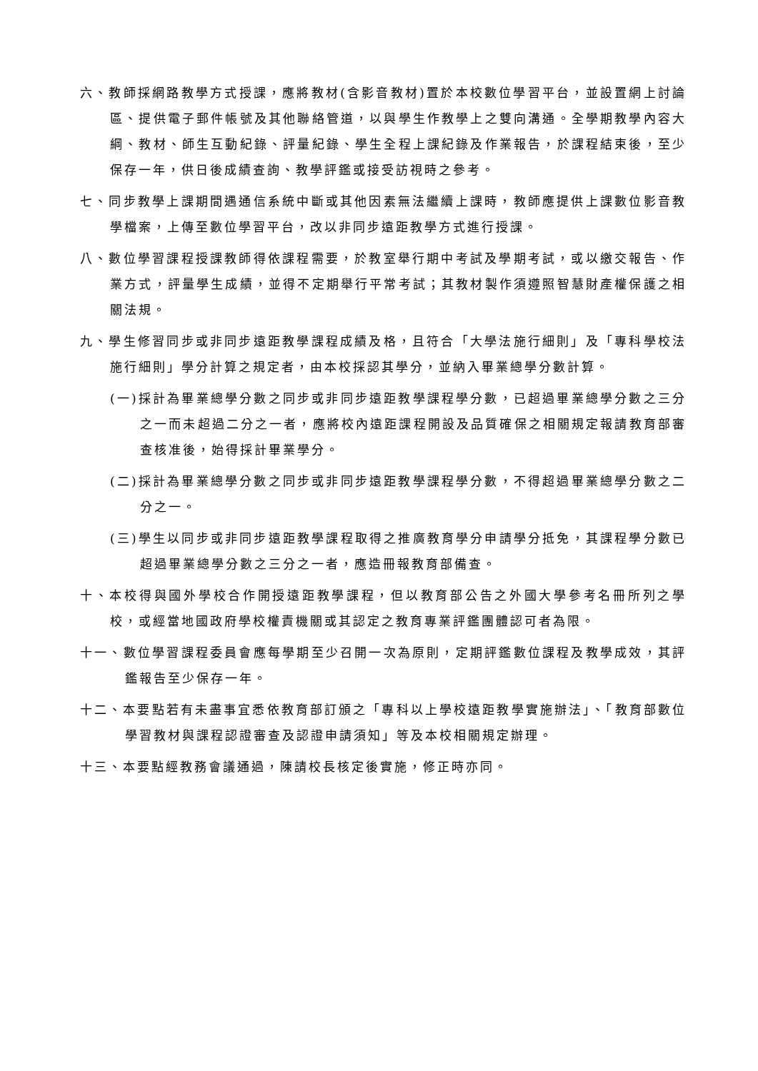六、教師採網路教學方式授課，應將教材(含影音教材)置於本校數位學習平台，並設置網上討論區、提供電子郵件帳號及其他聯絡管道，以與學生作教學上之雙向溝通。全學期教學內容大綱、教材、師生互動紀錄、評量紀錄、學生全程上課紀錄及作業報告，於課程結束後，至少保存一年，供日後成績查詢、教學評鑑或接受訪視時之參考。
七、同步教學上課期間遇通信系統中斷或其他因素無法繼續上課時，教師應提供上課數位影音教學檔案，上傳至數位學習平台，改以非同步遠距教學方式進行授課。
八、數位學習課程授課教師得依課程需要，於教室舉行期中考試及學期考試，或以繳交報告、作業方式，評量學生成績，並得不定期舉行平常考試；其教材製作須遵照智慧財產權保護之相關法規。
九、學生修習同步或非同步遠距教學課程成績及格，且符合「大學法施行細則」及「專科學校法施行細則」學分計算之規定者，由本校採認其學分，並納入畢業總學分數計算。
(一)採計為畢業總學分數之同步或非同步遠距教學課程學分數，已超過畢業總學分數之三分之一而未超過二分之一者，應將校內遠距課程開設及品質確保之相關規定報請教育部審查核准後，始得採計畢業學分。
(二)採計為畢業總學分數之同步或非同步遠距教學課程學分數，不得超過畢業總學分數之二分之一。
(三)學生以同步或非同步遠距教學課程取得之推廣教育學分申請學分抵免，其課程學分數已超過畢業總學分數之三分之一者，應造冊報教育部備查。
十、本校得與國外學校合作開授遠距教學課程，但以教育部公告之外國大學參考名冊所列之學校，或經當地國政府學校權責機關或其認定之教育專業評鑑團體認可者為限。
十一、數位學習課程委員會應每學期至少召開一次為原則，定期評鑑數位課程及教學成效，其評鑑報告至少保存一年。
十二、本要點若有未盡事宜悉依教育部訂頒之「專科以上學校遠距教學實施辦法」、「教育部數位學習教材與課程認證審查及認證申請須知」等及本校相關規定辦理。
十三、本要點經教務會議通過，陳請校長核定後實施，修正時亦同。